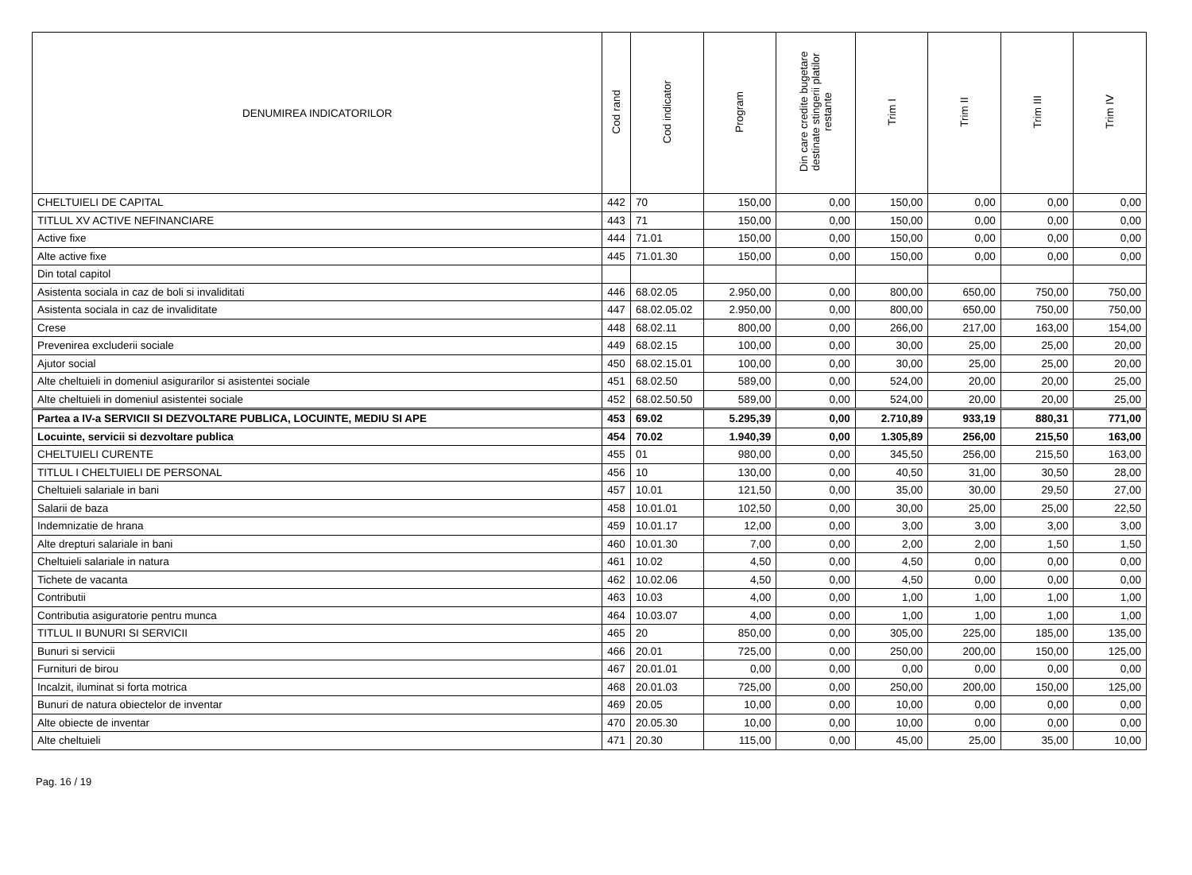| DENUMIREA INDICATORILOR | Cod rand | Cod indicator | Program | Din care credite bugetare destinate stingerii platilor restante | Trim I | Trim II | Trim III | Trim IV |
| --- | --- | --- | --- | --- | --- | --- | --- | --- |
| CHELTUIELI DE CAPITAL | 442 | 70 | 150,00 | 0,00 | 150,00 | 0,00 | 0,00 | 0,00 |
| TITLUL XV ACTIVE NEFINANCIARE | 443 | 71 | 150,00 | 0,00 | 150,00 | 0,00 | 0,00 | 0,00 |
| Active fixe | 444 | 71.01 | 150,00 | 0,00 | 150,00 | 0,00 | 0,00 | 0,00 |
| Alte active fixe | 445 | 71.01.30 | 150,00 | 0,00 | 150,00 | 0,00 | 0,00 | 0,00 |
| Din total capitol | | | | | | | | |
| Asistenta sociala in caz de boli si invaliditati | 446 | 68.02.05 | 2.950,00 | 0,00 | 800,00 | 650,00 | 750,00 | 750,00 |
| Asistenta sociala in caz de invaliditate | 447 | 68.02.05.02 | 2.950,00 | 0,00 | 800,00 | 650,00 | 750,00 | 750,00 |
| Crese | 448 | 68.02.11 | 800,00 | 0,00 | 266,00 | 217,00 | 163,00 | 154,00 |
| Prevenirea excluderii sociale | 449 | 68.02.15 | 100,00 | 0,00 | 30,00 | 25,00 | 25,00 | 20,00 |
| Ajutor social | 450 | 68.02.15.01 | 100,00 | 0,00 | 30,00 | 25,00 | 25,00 | 20,00 |
| Alte cheltuieli in domeniul asigurarilor si asistentei sociale | 451 | 68.02.50 | 589,00 | 0,00 | 524,00 | 20,00 | 20,00 | 25,00 |
| Alte cheltuieli in domeniul asistentei sociale | 452 | 68.02.50.50 | 589,00 | 0,00 | 524,00 | 20,00 | 20,00 | 25,00 |
| Partea a IV-a SERVICII SI DEZVOLTARE PUBLICA, LOCUINTE, MEDIU SI APE | 453 | 69.02 | 5.295,39 | 0,00 | 2.710,89 | 933,19 | 880,31 | 771,00 |
| Locuinte, servicii si dezvoltare publica | 454 | 70.02 | 1.940,39 | 0,00 | 1.305,89 | 256,00 | 215,50 | 163,00 |
| CHELTUIELI CURENTE | 455 | 01 | 980,00 | 0,00 | 345,50 | 256,00 | 215,50 | 163,00 |
| TITLUL I CHELTUIELI DE PERSONAL | 456 | 10 | 130,00 | 0,00 | 40,50 | 31,00 | 30,50 | 28,00 |
| Cheltuieli salariale in bani | 457 | 10.01 | 121,50 | 0,00 | 35,00 | 30,00 | 29,50 | 27,00 |
| Salarii de baza | 458 | 10.01.01 | 102,50 | 0,00 | 30,00 | 25,00 | 25,00 | 22,50 |
| Indemnizatie de hrana | 459 | 10.01.17 | 12,00 | 0,00 | 3,00 | 3,00 | 3,00 | 3,00 |
| Alte drepturi salariale in bani | 460 | 10.01.30 | 7,00 | 0,00 | 2,00 | 2,00 | 1,50 | 1,50 |
| Cheltuieli salariale in natura | 461 | 10.02 | 4,50 | 0,00 | 4,50 | 0,00 | 0,00 | 0,00 |
| Tichete de vacanta | 462 | 10.02.06 | 4,50 | 0,00 | 4,50 | 0,00 | 0,00 | 0,00 |
| Contributii | 463 | 10.03 | 4,00 | 0,00 | 1,00 | 1,00 | 1,00 | 1,00 |
| Contributia asiguratorie pentru munca | 464 | 10.03.07 | 4,00 | 0,00 | 1,00 | 1,00 | 1,00 | 1,00 |
| TITLUL II BUNURI SI SERVICII | 465 | 20 | 850,00 | 0,00 | 305,00 | 225,00 | 185,00 | 135,00 |
| Bunuri si servicii | 466 | 20.01 | 725,00 | 0,00 | 250,00 | 200,00 | 150,00 | 125,00 |
| Furnituri de birou | 467 | 20.01.01 | 0,00 | 0,00 | 0,00 | 0,00 | 0,00 | 0,00 |
| Incalzit, iluminat si forta motrica | 468 | 20.01.03 | 725,00 | 0,00 | 250,00 | 200,00 | 150,00 | 125,00 |
| Bunuri de natura obiectelor de inventar | 469 | 20.05 | 10,00 | 0,00 | 10,00 | 0,00 | 0,00 | 0,00 |
| Alte obiecte de inventar | 470 | 20.05.30 | 10,00 | 0,00 | 10,00 | 0,00 | 0,00 | 0,00 |
| Alte cheltuieli | 471 | 20.30 | 115,00 | 0,00 | 45,00 | 25,00 | 35,00 | 10,00 |
Pag. 16 / 19